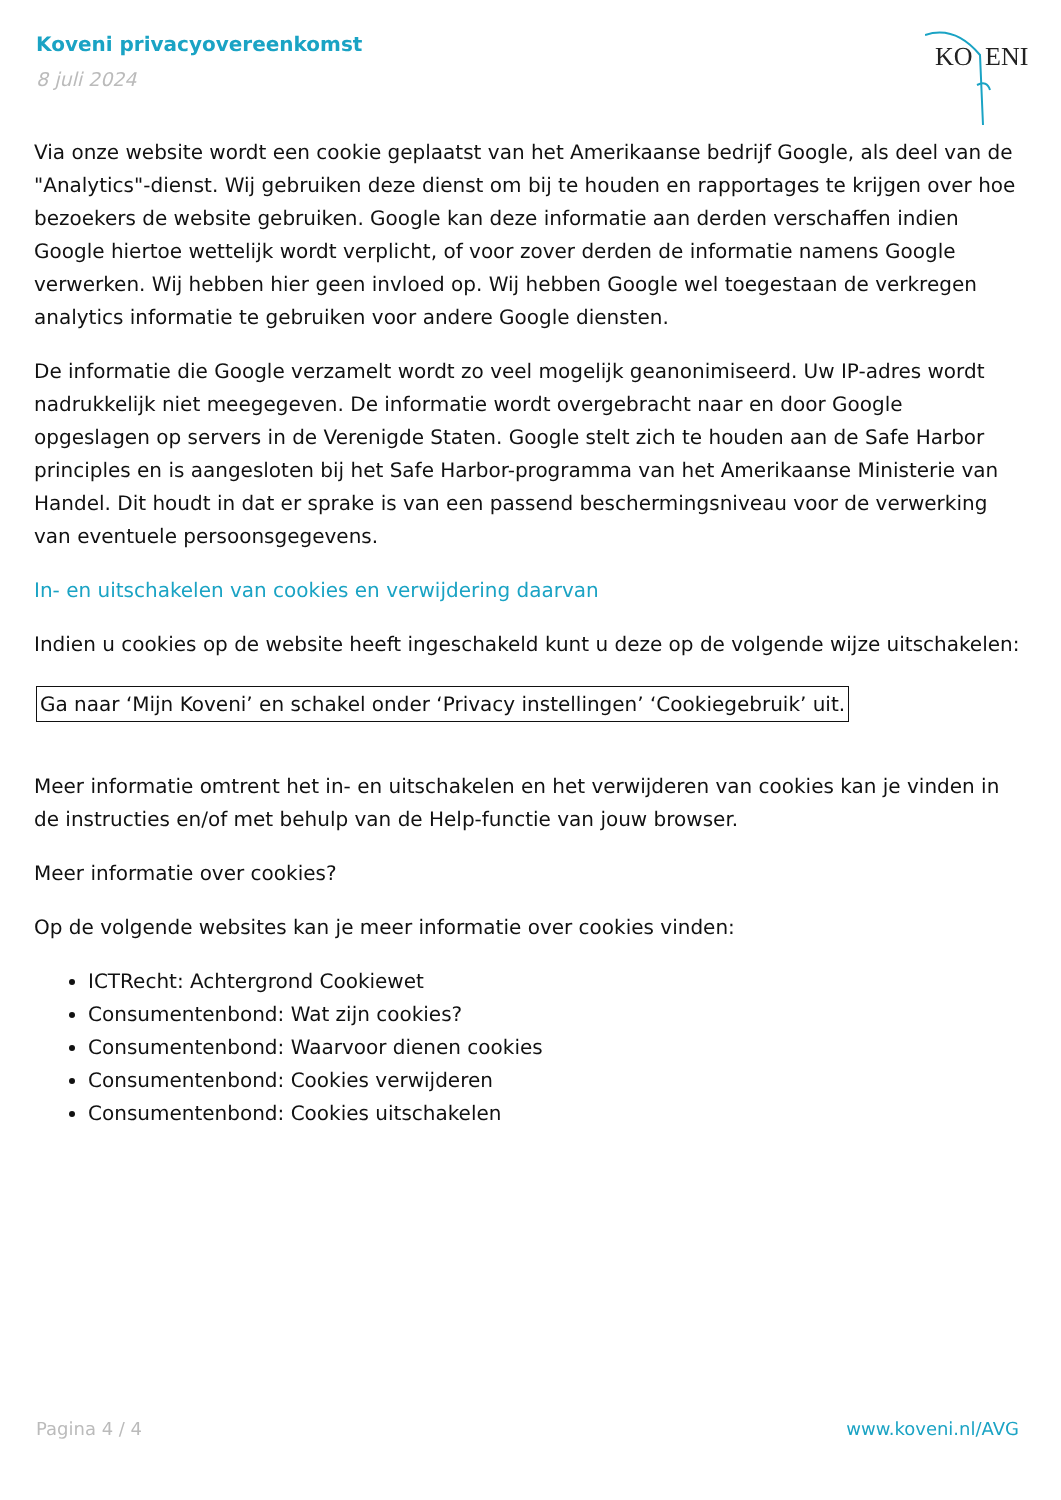Koveni privacyovereenkomst
8 juli 2024
KO
ENI
Via onze website wordt een cookie geplaatst van het Amerikaanse bedrijf Google, als deel van de "Analytics"-dienst. Wij gebruiken deze dienst om bij te houden en rapportages te krijgen over hoe bezoekers de website gebruiken. Google kan deze informatie aan derden verschaffen indien Google hiertoe wettelijk wordt verplicht, of voor zover derden de informatie namens Google verwerken. Wij hebben hier geen invloed op. Wij hebben Google wel toegestaan de verkregen analytics informatie te gebruiken voor andere Google diensten.
De informatie die Google verzamelt wordt zo veel mogelijk geanonimiseerd. Uw IP-adres wordt nadrukkelijk niet meegegeven. De informatie wordt overgebracht naar en door Google opgeslagen op servers in de Verenigde Staten. Google stelt zich te houden aan de Safe Harbor principles en is aangesloten bij het Safe Harbor-programma van het Amerikaanse Ministerie van Handel. Dit houdt in dat er sprake is van een passend beschermingsniveau voor de verwerking van eventuele persoonsgegevens.
In- en uitschakelen van cookies en verwijdering daarvan
Indien u cookies op de website heeft ingeschakeld kunt u deze op de volgende wijze uitschakelen:
Ga naar ‘Mijn Koveni’ en schakel onder ‘Privacy instellingen’ ‘Cookiegebruik’ uit.
Meer informatie omtrent het in- en uitschakelen en het verwijderen van cookies kan je vinden in de instructies en/of met behulp van de Help-functie van jouw browser.
Meer informatie over cookies?
Op de volgende websites kan je meer informatie over cookies vinden:
ICTRecht: Achtergrond Cookiewet
Consumentenbond: Wat zijn cookies?
Consumentenbond: Waarvoor dienen cookies
Consumentenbond: Cookies verwijderen
Consumentenbond: Cookies uitschakelen
Pagina 4 / 4 www.koveni.nl/AVG